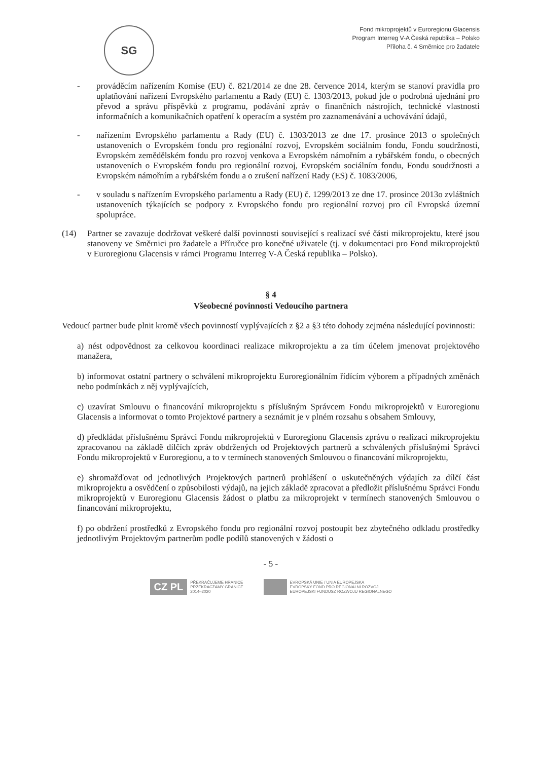SG
Fond mikroprojektů v Euroregionu Glacensis
Program Interreg V-A Česká republika – Polsko
Příloha č. 4 Směrnice pro žadatele
- prováděcím nařízením Komise (EU) č. 821/2014 ze dne 28. července 2014, kterým se stanoví pravidla pro uplatňování nařízení Evropského parlamentu a Rady (EU) č. 1303/2013, pokud jde o podrobná ujednání pro převod a správu příspěvků z programu, podávání zpráv o finančních nástrojích, technické vlastnosti informačních a komunikačních opatření k operacím a systém pro zaznamenávání a uchovávání údajů,
- nařízením Evropského parlamentu a Rady (EU) č. 1303/2013 ze dne 17. prosince 2013 o společných ustanoveních o Evropském fondu pro regionální rozvoj, Evropském sociálním fondu, Fondu soudržnosti, Evropském zemědělském fondu pro rozvoj venkova a Evropském námořním a rybářském fondu, o obecných ustanoveních o Evropském fondu pro regionální rozvoj, Evropském sociálním fondu, Fondu soudržnosti a Evropském námořním a rybářském fondu a o zrušení nařízení Rady (ES) č. 1083/2006,
- v souladu s nařízením Evropského parlamentu a Rady (EU) č. 1299/2013 ze dne 17. prosince 2013o zvláštních ustanoveních týkajících se podpory z Evropského fondu pro regionální rozvoj pro cíl Evropská územní spolupráce.
(14) Partner se zavazuje dodržovat veškeré další povinnosti související s realizací své části mikroprojektu, které jsou stanoveny ve Směrnici pro žadatele a Příručce pro konečné uživatele (tj. v dokumentaci pro Fond mikroprojektů v Euroregionu Glacensis v rámci Programu Interreg V-A Česká republika – Polsko).
§ 4
Všeobecné povinnosti Vedoucího partnera
Vedoucí partner bude plnit kromě všech povinností vyplývajících z §2 a §3 této dohody zejména následující povinnosti:
a) nést odpovědnost za celkovou koordinaci realizace mikroprojektu a za tím účelem jmenovat projektového manažera,
b) informovat ostatní partnery o schválení mikroprojektu Euroregionálním řídícím výborem a případných změnách nebo podmínkách z něj vyplývajících,
c) uzavírat Smlouvu o financování mikroprojektu s příslušným Správcem Fondu mikroprojektů v Euroregionu Glacensis a informovat o tomto Projektové partnery a seznámit je v plném rozsahu s obsahem Smlouvy,
d) předkládat příslušnému Správci Fondu mikroprojektů v Euroregionu Glacensis zprávu o realizaci mikroprojektu zpracovanou na základě dílčích zpráv obdržených od Projektových partnerů a schválených příslušnými Správci Fondu mikroprojektů v Euroregionu, a to v termínech stanovených Smlouvou o financování mikroprojektu,
e) shromažďovat od jednotlivých Projektových partnerů prohlášení o uskutečněných výdajích za dílčí část mikroprojektu a osvědčení o způsobilosti výdajů, na jejich základě zpracovat a předložit příslušnému Správci Fondu mikroprojektů v Euroregionu Glacensis žádost o platbu za mikroprojekt v termínech stanovených Smlouvou o financování mikroprojektu,
f) po obdržení prostředků z Evropského fondu pro regionální rozvoj postoupit bez zbytečného odkladu prostředky jednotlivým Projektovým partnerům podle podílů stanovených v žádosti o
- 5 -
CZ PL PŘEKRAČUJEME HRANICE
PRZEKRACZAMY GRANICE
2014–2020
EVROPSKÁ UNIE / UNIA EUROPEJSKA
EVROPSKÝ FOND PRO REGIONÁLNÍ ROZVOJ
EUROPEJSKI FUNDUSZ ROZWOJU REGIONALNEGO